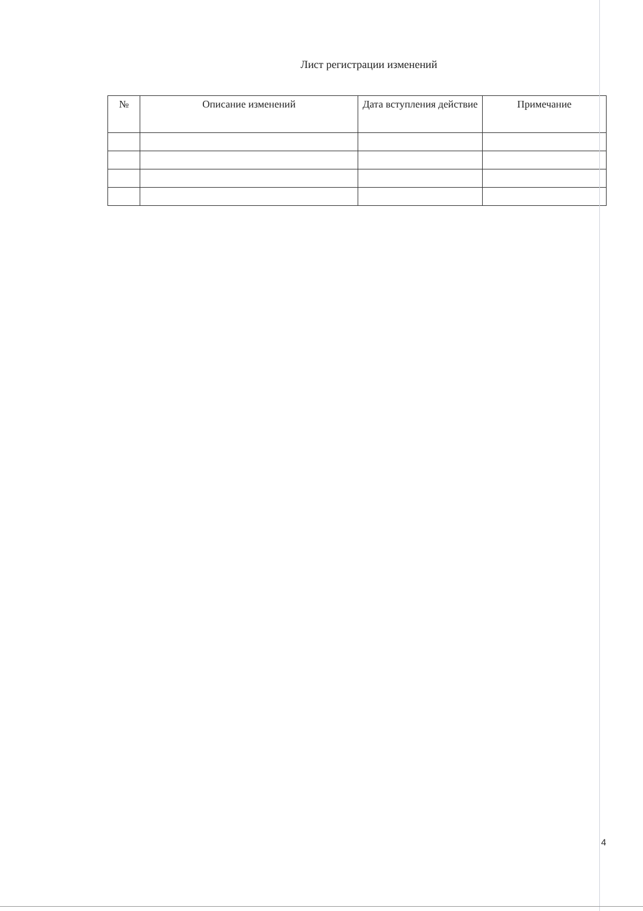Лист регистрации изменений
| № | Описание изменений | Дата вступления действие | Примечание |
| --- | --- | --- | --- |
4